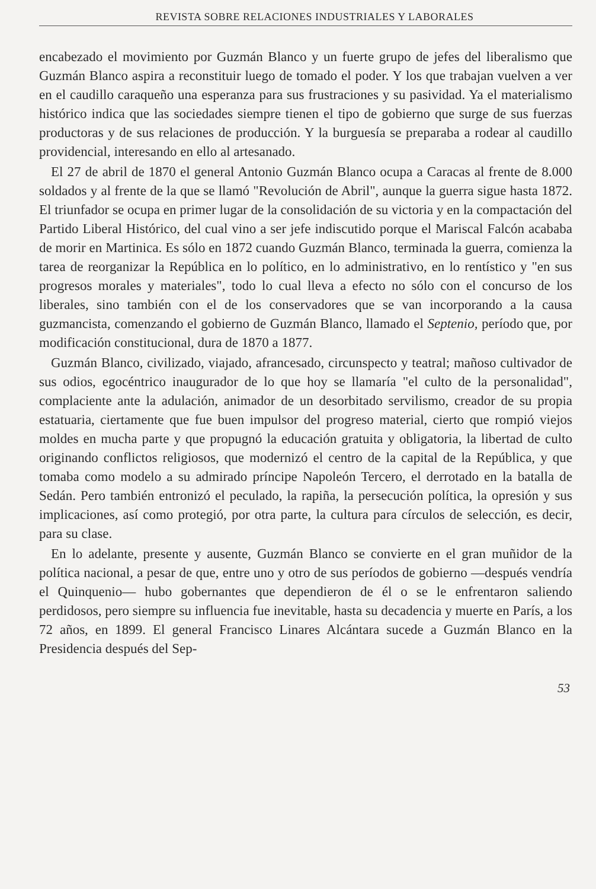REVISTA SOBRE RELACIONES INDUSTRIALES Y LABORALES
encabezado el movimiento por Guzmán Blanco y un fuerte grupo de jefes del liberalismo que Guzmán Blanco aspira a reconstituir luego de tomado el poder. Y los que trabajan vuelven a ver en el caudillo caraqueño una esperanza para sus frustraciones y su pasividad. Ya el materialismo histórico indica que las sociedades siempre tienen el tipo de gobierno que surge de sus fuerzas productoras y de sus relaciones de producción. Y la burguesía se preparaba a rodear al caudillo providencial, interesando en ello al artesanado.
El 27 de abril de 1870 el general Antonio Guzmán Blanco ocupa a Caracas al frente de 8.000 soldados y al frente de la que se llamó "Revolución de Abril", aunque la guerra sigue hasta 1872. El triunfador se ocupa en primer lugar de la consolidación de su victoria y en la compactación del Partido Liberal Histórico, del cual vino a ser jefe indiscutido porque el Mariscal Falcón acababa de morir en Martinica. Es sólo en 1872 cuando Guzmán Blanco, terminada la guerra, comienza la tarea de reorganizar la República en lo político, en lo administrativo, en lo rentístico y "en sus progresos morales y materiales", todo lo cual lleva a efecto no sólo con el concurso de los liberales, sino también con el de los conservadores que se van incorporando a la causa guzmancista, comenzando el gobierno de Guzmán Blanco, llamado el Septenio, período que, por modificación constitucional, dura de 1870 a 1877.
Guzmán Blanco, civilizado, viajado, afrancesado, circunspecto y teatral; mañoso cultivador de sus odios, egocéntrico inaugurador de lo que hoy se llamaría "el culto de la personalidad", complaciente ante la adulación, animador de un desorbitado servilismo, creador de su propia estatuaria, ciertamente que fue buen impulsor del progreso material, cierto que rompió viejos moldes en mucha parte y que propugnó la educación gratuita y obligatoria, la libertad de culto originando conflictos religiosos, que modernizó el centro de la capital de la República, y que tomaba como modelo a su admirado príncipe Napoleón Tercero, el derrotado en la batalla de Sedán. Pero también entronizó el peculado, la rapiña, la persecución política, la opresión y sus implicaciones, así como protegió, por otra parte, la cultura para círculos de selección, es decir, para su clase.
En lo adelante, presente y ausente, Guzmán Blanco se convierte en el gran muñidor de la política nacional, a pesar de que, entre uno y otro de sus períodos de gobierno —después vendría el Quinquenio— hubo gobernantes que dependieron de él o se le enfrentaron saliendo perdidosos, pero siempre su influencia fue inevitable, hasta su decadencia y muerte en París, a los 72 años, en 1899. El general Francisco Linares Alcántara sucede a Guzmán Blanco en la Presidencia después del Sep-
53